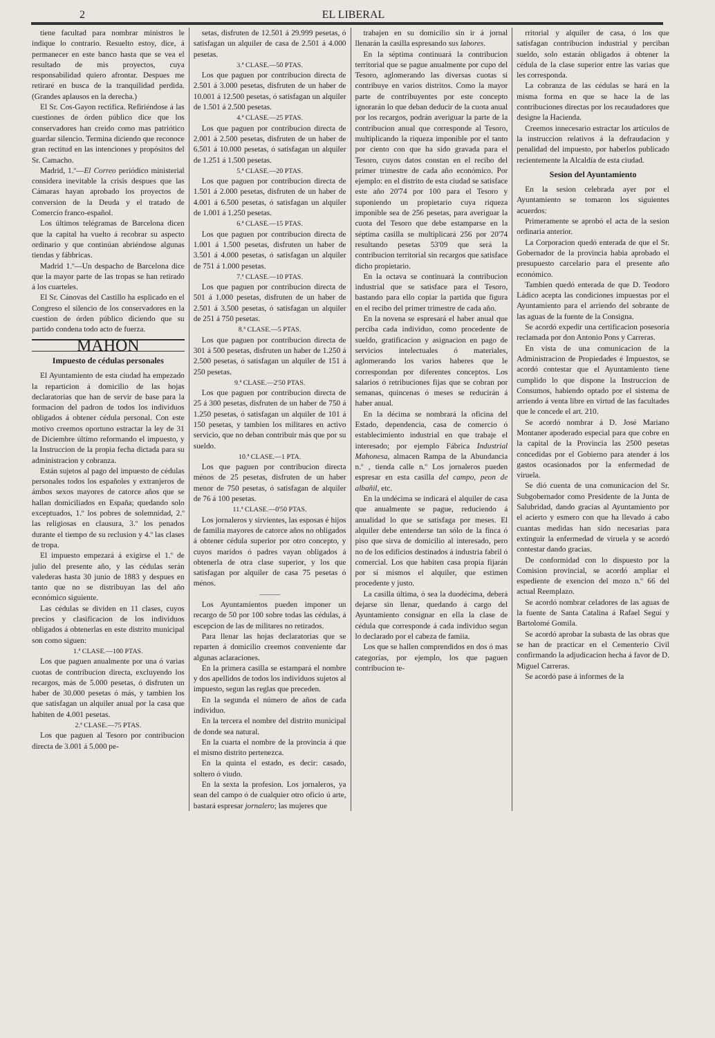2 EL LIBERAL
tiene facultad para nombrar ministros le indique lo contrario. Resuelto estoy, dice, á permanecer en este banco hasta que se vea el resultado de mis proyectos, cuya responsabilidad quiero afrontar. Despues me retiraré en busca de la tranquilidad perdida. (Grandes aplausos en la derecha.)
El Sr. Cos-Gayon rectifica. Refiriéndose á las cuestiones de órden público dice que los conservadores han creido como mas patriótico guardar silencio. Termina diciendo que reconoce gran rectitud en las intenciones y propósitos del Sr. Camacho.
Madrid, 1.º—El Correo periódico ministerial considera inevitable la crisis despues que las Cámaras hayan aprobado los proyectos de conversion de la Deuda y el tratado de Comercio franco-español.
Los últimos telégramas de Barcelona dicen que la capital ha vuelto á recobrar su aspecto ordinario y que continúan abriéndose algunas tiendas y fábbricas.
Madrid 1.º—Un despacho de Barcelona dice que la mayor parte de las tropas se han retirado á los cuarteles.
El Sr. Cánovas del Castillo ha esplicado en el Congreso el silencio de los conservadores en la cuestion de órden público diciendo que su partido condena todo acto de fuerza.
MAHON
Impuesto de cédulas personales
El Ayuntamiento de esta ciudad ha empezado la reparticion á domicilio de las hojas declaratorias que han de servir de base para la formacion del padron de todos los individuos obligados á obtener cédula personal. Con este motivo creemos oportuno estractar la ley de 31 de Diciembre último reformando el impuesto, y la Instruccion de la propia fecha dictada para su administracion y cobranza.
Están sujetos al pago del impuesto de cédulas personales todos los españoles y extranjeros de ámbos sexos mayores de catorce años que se hallan domiciliados en España; quedando solo exceptuados, 1.º los pobres de solemnidad, 2.º las religiosas en clausura, 3.º los penados durante el tiempo de su reclusion y 4.º las clases de tropa.
El impuesto empezará á exigirse el 1.º de julio del presente año, y las cédulas serán valederas hasta 30 junio de 1883 y despues en tanto que no se distribuyan las del año económico siguiente.
Las cédulas se dividen en 11 clases, cuyos precios y clasificacion de los individuos obligados á obtenerlas en este distrito municipal son como siguen:
1.ª CLASE.—100 PTAS.
Los que paguen anualmente por una ó varias cuotas de contribucion directa, excluyendo los recargos, más de 5.000 pesetas, ó disfruten un haber de 30.000 pesetas ó más, y tambien los que satisfagan un alquiler anual por la casa que habiten de 4.001 pesetas.
2.ª CLASE.—75 PTAS.
Los que paguen al Tesoro por contribucion directa de 3.001 á 5.000 pe-
setas, disfruten de 12.501 á 29.999 pesetas, ó satisfagan un alquiler de casa de 2.501 á 4.000 pesetas.
3.ª CLASE.—50 PTAS.
Los que paguen por contribucion directa de 2.501 á 3.000 pesetas, disfruten de un haber de 10.001 á 12.500 pesetas, ó satisfagan un alquiler de 1.501 á 2.500 pesetas.
4.ª CLASE.—25 PTAS.
Los que paguen por contribucion directa de 2.001 á 2.500 pesetas, disfruten de un haber de 6.501 á 10.000 pesetas, ó satisfagan un alquiler de 1.251 á 1.500 pesetas.
5.ª CLASE.—20 PTAS.
Los que paguen por contribucion directa de 1.501 á 2.000 pesetas, disfruten de un haber de 4.001 á 6.500 pesetas, ó satisfagan un alquiler de 1.001 á 1.250 pesetas.
6.ª CLASE.—15 PTAS.
Los que paguen por contribucion directa de 1.001 á 1.500 pesetas, disfruten un haber de 3.501 á 4.000 pesetas, ó satisfagan un alquiler de 751 á 1.000 pesetas.
7.ª CLASE.—10 PTAS.
Los que paguen por contribucion directa de 501 á 1.000 pesetas, disfruten de un haber de 2.501 á 3.500 pesetas, ó satisfagan un alquiler de 251 á 750 pesetas.
8.ª CLASE.—5 PTAS.
Los que paguen por contribucion directa de 301 á 500 pesetas, disfruten un haber de 1.250 á 2.500 pesetas, ó satisfagan un alquiler de 151 á 250 pesetas.
9.ª CLASE.—2'50 PTAS.
Los que paguen por contribucion directa de 25 á 300 pesetas, disfruten de un haber de 750 á 1.250 pesetas, ó satisfagan un alquiler de 101 á 150 pesetas, y tambien los militares en activo servicio, que no deban contribuir más que por su sueldo.
10.ª CLASE.—1 PTA.
Los que paguen por contribucion directa ménos de 25 pesetas, disfruten de un haber menor de 750 pesetas, ó satisfagan de alquiler de 76 á 100 pesetas.
11.ª CLASE.—0'50 PTAS.
Los jornaleros y sirvientes, las esposas é hijos de familia mayores de catorce años no obligados á obtener cédula superior por otro concepto, y cuyos maridos ó padres vayan obligados á obtenerla de otra clase superior, y los que satisfagan por alquiler de casa 75 pesetas ó ménos.
———
Los Ayuntamientos pueden imponer un recargo de 50 por 100 sobre todas las cédulas, á escepcion de las de militares no retirados.
Para llenar las hojas declaratorias que se reparten á domicilio creemos conveniente dar algunas aclaraciones.
En la primera casilla se estampará el nombre y dos apellidos de todos los individuos sujetos al impuesto, segun las reglas que preceden.
En la segunda el número de años de cada individuo.
En la tercera el nombre del distrito municipal de donde sea natural.
En la cuarta el nombre de la provincia á que el mismo distrito pertenezca.
En la quinta el estado, es decir: casado, soltero ó viudo.
En la sexta la profesion. Los jornaleros, ya sean del campo ó de cualquier otro oficio ú arte, bastará espresar jornalero; las mujeres que
trabajen en su domicilio sin ir á jornal llenarán la casilla espresando sus labores.
En la séptima continuará la contribucion territorial que se pague anualmente por cupo del Tesoro, aglomerando las diversas cuotas si contribuye en varios distritos. Como la mayor parte de contribuyentes por este concepto ignorarán lo que deban deducir de la cuota anual por los recargos, podrán averiguar la parte de la contribucion anual que corresponde al Tesoro, multiplicando la riqueza imponible por el tanto por ciento con que ha sido gravada para el Tesoro, cuyos datos constan en el recibo del primer trimestre de cada año económico. Por ejemplo: en el distrito de esta ciudad se satisface este año 20'74 por 100 para el Tesoro y suponiendo un propietario cuya riqueza imponible sea de 256 pesetas, para averiguar la cuota del Tesoro que debe estamparse en la séptima casilla se multiplicará 256 por 20'74 resultando pesetas 53'09 que será la contribucion territorial sin recargos que satisface dicho propietario.
En la octava se continuará la contribucion industrial que se satisface para el Tesoro, bastando para ello copiar la partida que figura en el recibo del primer trimestre de cada año.
En la novena se espresará el haber anual que perciba cada individuo, como procedente de sueldo, gratificacion y asignacion en pago de servicios intelectuales ó materiales, aglomerando los varios haberes que le correspondan por diferentes conceptos. Los salarios ó retribuciones fijas que se cobran por semanas, quincenas ó meses se reducirán á haber anual.
En la décima se nombrará la oficina del Estado, dependencia, casa de comercio ó establecimiento industrial en que trabaje el interesado; por ejemplo Fábrica Industrial Mahonesa, almacen Rampa de la Abundancia n.º , tienda calle n.º Los jornaleros pueden espresar en esta casilla del campo, peon de albañil, etc.
En la undécima se indicará el alquiler de casa que anualmente se pague, reduciendo á anualidad lo que se satisfaga por meses. El alquiler debe entenderse tan sólo de la finca ó piso que sirva de domicilio al interesado, pero no de los edificios destinados á industria fabril ó comercial. Los que habiten casa propia fijarán por sí mismos el alquiler, que estimen procedente y justo.
La casilla última, ó sea la duodécima, deberá dejarse sin llenar, quedando á cargo del Ayuntamiento consignar en ella la clase de cédula que corresponde á cada individuo segun lo declarado por el cabeza de famiia.
Los que se hallen comprendidos en dos ó mas categorías, por ejemplo, los que paguen contribucion te-
rritorial y alquiler de casa, ó los que satisfagan contribucion industrial y perciban sueldo, solo estarán obligados á obtener la cédula de la clase superior entre las varias que les corresponda.
La cobranza de las cédulas se hará en la misma forma en que se hace la de las contribuciones directas por los recaudadores que designe la Hacienda.
Creemos innecesario estractar los artículos de la instruccion relativos á la defraudacion y penalidad del impuesto, por haberlos publicado recientemente la Alcaldía de esta ciudad.
Sesion del Ayuntamiento
En la sesion celebrada ayer por el Ayuntamiento se tomaron los siguientes acuerdos:
Primeramente se aprobó el acta de la sesion ordinaria anterior.
La Corporacion quedó enterada de que el Sr. Gobernador de la provincia habia aprobado el presupuesto carcelario para el presente año económico.
Tambien quedó enterada de que D. Teodoro Ládico acepta las condiciones impuestas por el Ayuntamiento para el arriendo del sobrante de las aguas de la fuente de la Consigna.
Se acordó expedir una certificacion posesoria reclamada por don Antonio Pons y Carreras.
En vista de una comunicacion de la Administracion de Propiedades é Impuestos, se acordó contestar que el Ayuntamiento tiene cumplido lo que dispone la Instruccion de Consumos, habiendo optado por el sistema de arriendo á venta libre en virtud de las facultades que le concede el art. 210.
Se acordó nombrar á D. José Mariano Montaner apoderado especial para que cobre en la capital de la Provincia las 2500 pesetas concedidas por el Gobierno para atender á los gastos ocasionados por la enfermedad de viruela.
Se dió cuenta de una comunicacion del Sr. Subgobernador como Presidente de la Junta de Salubridad, dando gracias al Ayuntamiento por el acierto y esmero con que ha llevado á cabo cuantas medidas han sido necesarias para extinguir la enfermedad de viruela y se acordó contestar dando gracias.
De conformidad con lo dispuesto por la Comision provincial, se acordó ampliar el espediente de exencion del mozo n.º 66 del actual Reemplazo.
Se acordó nombrar celadores de las aguas de la fuente de Santa Catalina á Rafael Seguí y Bartolomé Gomila.
Se acordó aprobar la subasta de las obras que se han de practicar en el Cementerio Civil confirmando la adjudicacion hecha á favor de D. Miguel Carreras.
Se acordó pase á informes de la